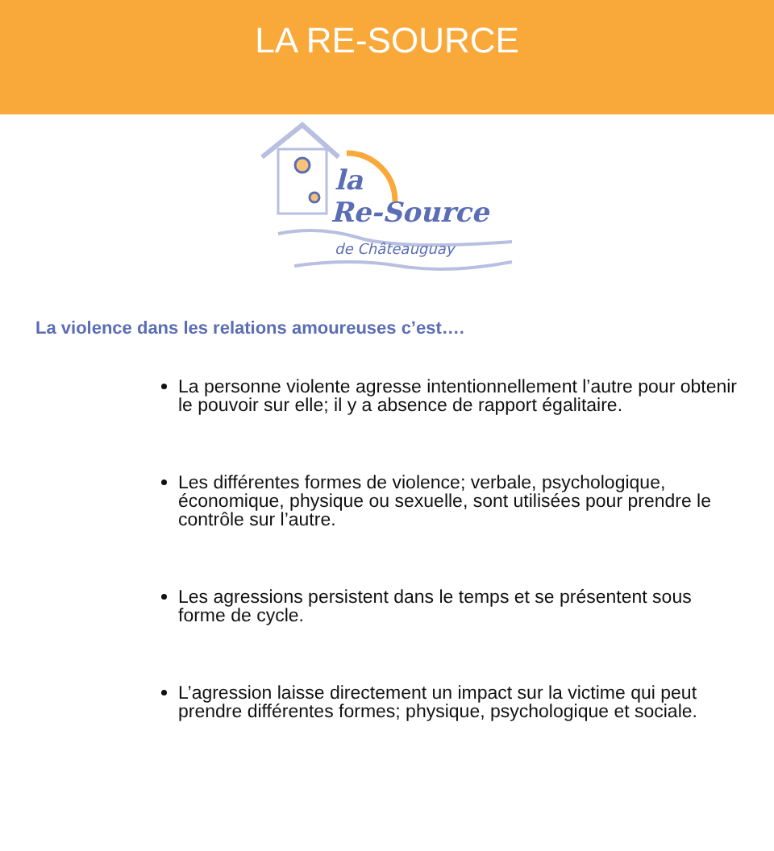LA RE-SOURCE
la
Re-Source
de Châteauguay
La violence dans les relations amoureuses c’est….
La personne violente agresse intentionnellement l’autre pour obtenir le pouvoir sur elle; il y a absence de rapport égalitaire.
Les différentes formes de violence; verbale, psychologique, économique, physique ou sexuelle, sont utilisées pour prendre le contrôle sur l’autre.
Les agressions persistent dans le temps et se présentent sous forme de cycle.
L’agression laisse directement un impact sur la victime qui peut prendre différentes formes; physique, psychologique et sociale.